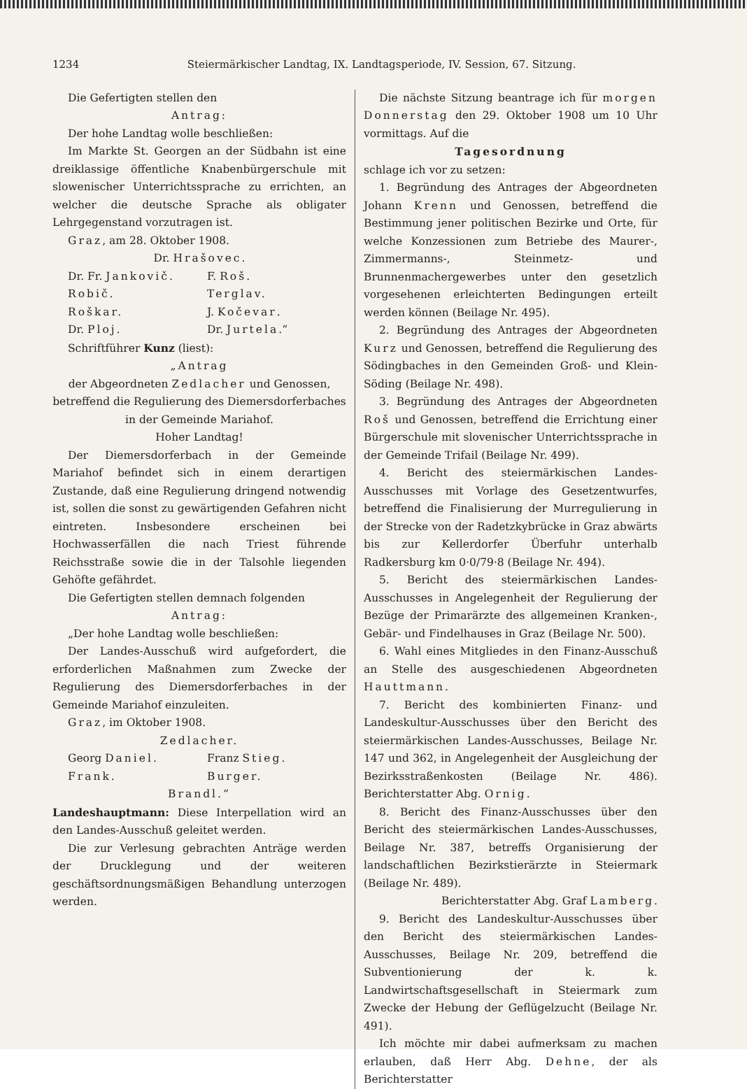1234 Steiermärkischer Landtag, IX. Landtagsperiode, IV. Session, 67. Sitzung.
Die Gefertigten stellen den
Antrag:
Der hohe Landtag wolle beschließen:
Im Markte St. Georgen an der Südbahn ist eine dreiklassige öffentliche Knabenbürgerschule mit slowenischer Unterrichtssprache zu errichten, an welcher die deutsche Sprache als obligater Lehrgegenstand vorzutragen ist.
Graz, am 28. Oktober 1908.
Dr. Hrašovec.
Dr. Fr. Jankovič. F. Roš. Robič. Terglav. Roškar. J. Kočevar. Dr. Ploj. Dr. Jurtela.“
Schriftführer Kunz (liest):
„Antrag
der Abgeordneten Zedlacher und Genossen, betreffend die Regulierung des Diemersdorferbaches in der Gemeinde Mariahof.
Hoher Landtag!
Der Diemersdorferbach in der Gemeinde Mariahof befindet sich in einem derartigen Zustande, daß eine Regulierung dringend notwendig ist, sollen die sonst zu gewärtigenden Gefahren nicht eintreten. Insbesondere erscheinen bei Hochwasserfällen die nach Triest führende Reichsstraße sowie die in der Talsohle liegenden Gehöfte gefährdet.
Die Gefertigten stellen demnach folgenden
Antrag:
„Der hohe Landtag wolle beschließen:
Der Landes-Ausschuß wird aufgefordert, die erforderlichen Maßnahmen zum Zwecke der Regulierung des Diemersdorferbaches in der Gemeinde Mariahof einzuleiten.
Graz, im Oktober 1908.
Zedlacher.
Georg Daniel. Franz Stieg. Frank. Burger.
Brandl.“
Landeshauptmann: Diese Interpellation wird an den Landes-Ausschuß geleitet werden.
Die zur Verlesung gebrachten Anträge werden der Drucklegung und der weiteren geschäftsordnungsmäßigen Behandlung unterzogen werden.
Die nächste Sitzung beantrage ich für morgen Donnerstag den 29. Oktober 1908 um 10 Uhr vormittags. Auf die
Tagesordnung
schlage ich vor zu setzen:
1. Begründung des Antrages der Abgeordneten Johann Krenn und Genossen, betreffend die Bestimmung jener politischen Bezirke und Orte, für welche Konzessionen zum Betriebe des Maurer-, Zimmermanns-, Steinmetz- und Brunnenmachergewerbes unter den gesetzlich vorgesehenen erleichterten Bedingungen erteilt werden können (Beilage Nr. 495).
2. Begründung des Antrages der Abgeordneten Kurz und Genossen, betreffend die Regulierung des Södingbaches in den Gemeinden Groß- und Klein-Söding (Beilage Nr. 498).
3. Begründung des Antrages der Abgeordneten Roš und Genossen, betreffend die Errichtung einer Bürgerschule mit slovenischer Unterrichtssprache in der Gemeinde Trifail (Beilage Nr. 499).
4. Bericht des steiermärkischen Landes-Ausschusses mit Vorlage des Gesetzentwurfes, betreffend die Finalisierung der Murregulierung in der Strecke von der Radetzkybrücke in Graz abwärts bis zur Kellerdorfer Überfuhr unterhalb Radkersburg km 0·0/79·8 (Beilage Nr. 494).
5. Bericht des steiermärkischen Landes-Ausschusses in Angelegenheit der Regulierung der Bezüge der Primarärzte des allgemeinen Kranken-, Gebär- und Findelhauses in Graz (Beilage Nr. 500).
6. Wahl eines Mitgliedes in den Finanz-Ausschuß an Stelle des ausgeschiedenen Abgeordneten Hauttmann.
7. Bericht des kombinierten Finanz- und Landeskultur-Ausschusses über den Bericht des steiermärkischen Landes-Ausschusses, Beilage Nr. 147 und 362, in Angelegenheit der Ausgleichung der Bezirksstraßenkosten (Beilage Nr. 486). Berichterstatter Abg. Ornig.
8. Bericht des Finanz-Ausschusses über den Bericht des steiermärkischen Landes-Ausschusses, Beilage Nr. 387, betreffs Organisierung der landschaftlichen Bezirkstierärzte in Steiermark (Beilage Nr. 489).
Berichterstatter Abg. Graf Lamberg.
9. Bericht des Landeskultur-Ausschusses über den Bericht des steiermärkischen Landes-Ausschusses, Beilage Nr. 209, betreffend die Subventionierung der k. k. Landwirtschaftsgesellschaft in Steiermark zum Zwecke der Hebung der Geflügelzucht (Beilage Nr. 491).
Ich möchte mir dabei aufmerksam zu machen erlauben, daß Herr Abg. Dehne, der als Berichterstatter